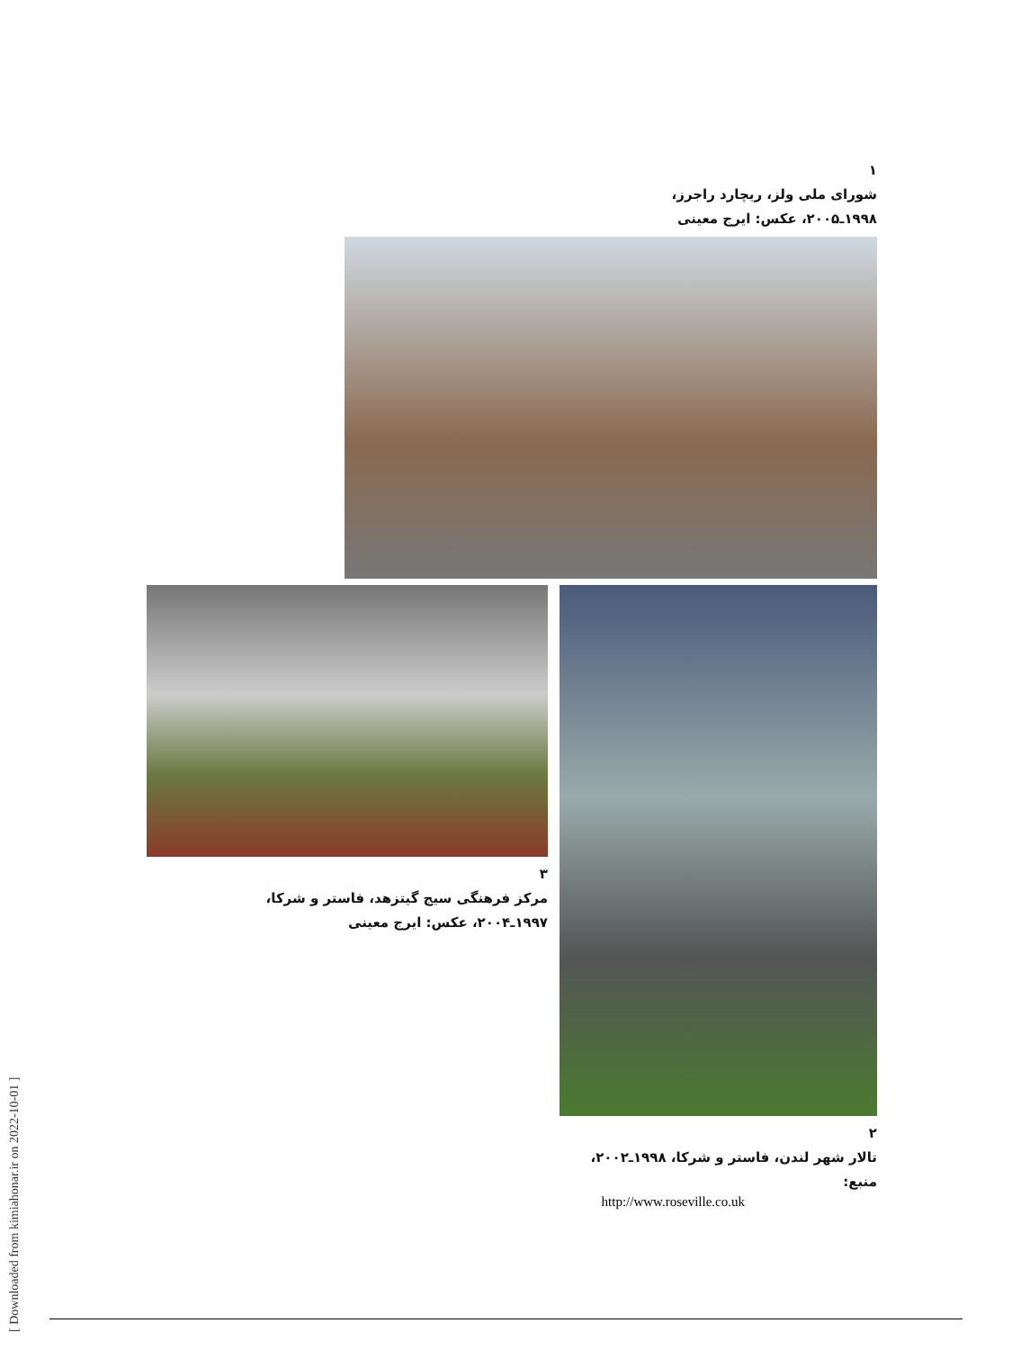۱
شورای ملی ولز، ریچارد راجرز،
۱۹۹۸ـ۲۰۰۵، عکس: ایرج معینی
۳
مرکز فرهنگی سیج گیتزهد، فاستر و شرکا،
۱۹۹۷ـ۲۰۰۴، عکس: ایرج معینی
۲
تالار شهر لندن، فاستر و شرکا، ۱۹۹۸ـ۲۰۰۲، منبع:
http://www.roseville.co.uk
[ Downloaded from kimiahonar.ir on 2022-10-01 ]